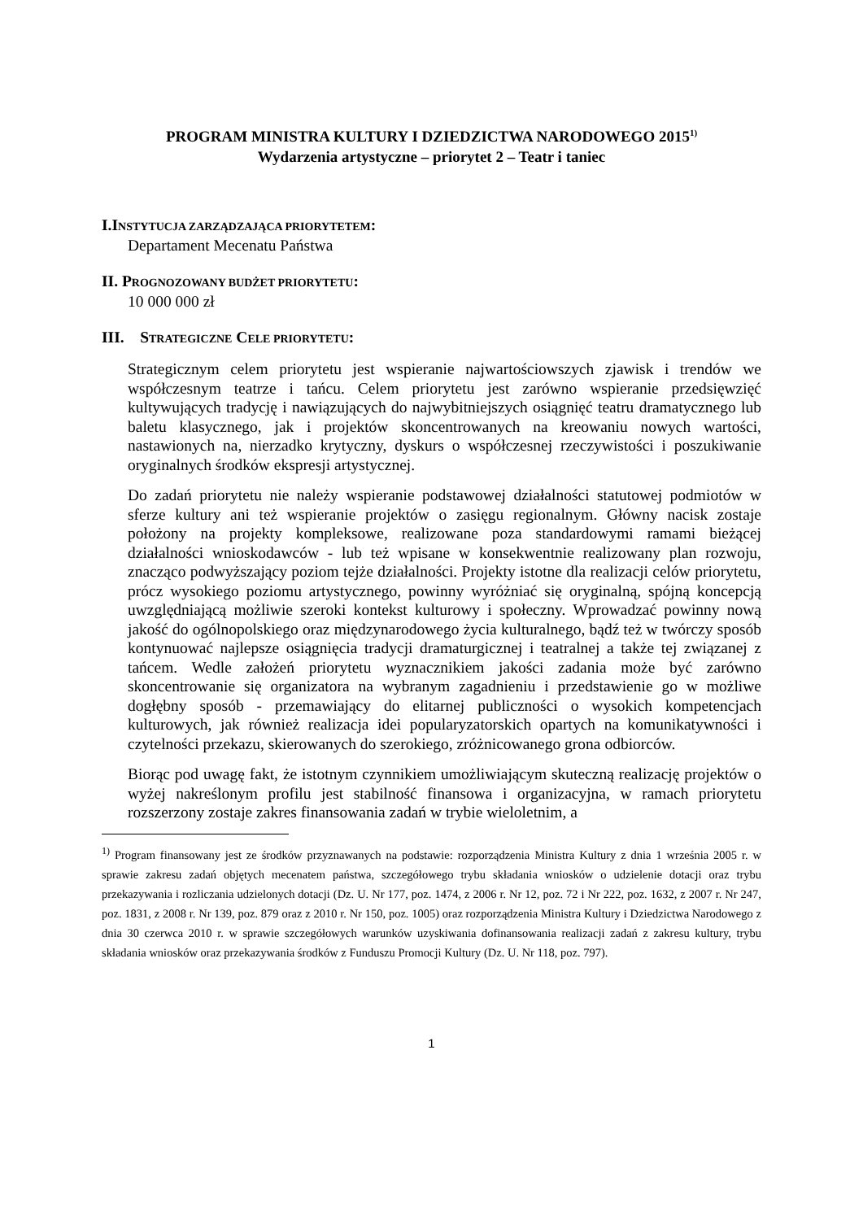PROGRAM MINISTRA KULTURY I DZIEDZICTWA NARODOWEGO 2015<sup>1)</sup>
Wydarzenia artystyczne – priorytet 2 – Teatr i taniec
I.INSTYTUCJA ZARZĄDZAJĄCA PRIORYTETEM:
Departament Mecenatu Państwa
II. PROGNOZOWANY BUDŻET PRIORYTETU:
10 000 000 zł
III. STRATEGICZNE CELE PRIORYTETU:
Strategicznym celem priorytetu jest wspieranie najwartościowszych zjawisk i trendów we współczesnym teatrze i tańcu. Celem priorytetu jest zarówno wspieranie przedsięwzięć kultywujących tradycję i nawiązujących do najwybitniejszych osiągnięć teatru dramatycznego lub baletu klasycznego, jak i projektów skoncentrowanych na kreowaniu nowych wartości, nastawionych na, nierzadko krytyczny, dyskurs o współczesnej rzeczywistości i poszukiwanie oryginalnych środków ekspresji artystycznej.
Do zadań priorytetu nie należy wspieranie podstawowej działalności statutowej podmiotów w sferze kultury ani też wspieranie projektów o zasięgu regionalnym. Główny nacisk zostaje położony na projekty kompleksowe, realizowane poza standardowymi ramami bieżącej działalności wnioskodawców - lub też wpisane w konsekwentnie realizowany plan rozwoju, znacząco podwyższający poziom tejże działalności. Projekty istotne dla realizacji celów priorytetu, prócz wysokiego poziomu artystycznego, powinny wyróżniać się oryginalną, spójną koncepcją uwzględniającą możliwie szeroki kontekst kulturowy i społeczny. Wprowadzać powinny nową jakość do ogólnopolskiego oraz międzynarodowego życia kulturalnego, bądź też w twórczy sposób kontynuować najlepsze osiągnięcia tradycji dramaturgicznej i teatralnej a także tej związanej z tańcem. Wedle założeń priorytetu wyznacznikiem jakości zadania może być zarówno skoncentrowanie się organizatora na wybranym zagadnieniu i przedstawienie go w możliwe dogłębny sposób - przemawiający do elitarnej publiczności o wysokich kompetencjach kulturowych, jak również realizacja idei popularyzatorskich opartych na komunikatywności i czytelności przekazu, skierowanych do szerokiego, zróżnicowanego grona odbiorców.
Biorąc pod uwagę fakt, że istotnym czynnikiem umożliwiającym skuteczną realizację projektów o wyżej nakreślonym profilu jest stabilność finansowa i organizacyjna, w ramach priorytetu rozszerzony zostaje zakres finansowania zadań w trybie wieloletnim, a
<sup>1)</sup> Program finansowany jest ze środków przyznawanych na podstawie: rozporządzenia Ministra Kultury z dnia 1 września 2005 r. w sprawie zakresu zadań objętych mecenatem państwa, szczegółowego trybu składania wniosków o udzielenie dotacji oraz trybu przekazywania i rozliczania udzielonych dotacji (Dz. U. Nr 177, poz. 1474, z 2006 r. Nr 12, poz. 72 i Nr 222, poz. 1632, z 2007 r. Nr 247, poz. 1831, z 2008 r. Nr 139, poz. 879 oraz z 2010 r. Nr 150, poz. 1005) oraz rozporządzenia Ministra Kultury i Dziedzictwa Narodowego z dnia 30 czerwca 2010 r. w sprawie szczegółowych warunków uzyskiwania dofinansowania realizacji zadań z zakresu kultury, trybu składania wniosków oraz przekazywania środków z Funduszu Promocji Kultury (Dz. U. Nr 118, poz. 797).
1